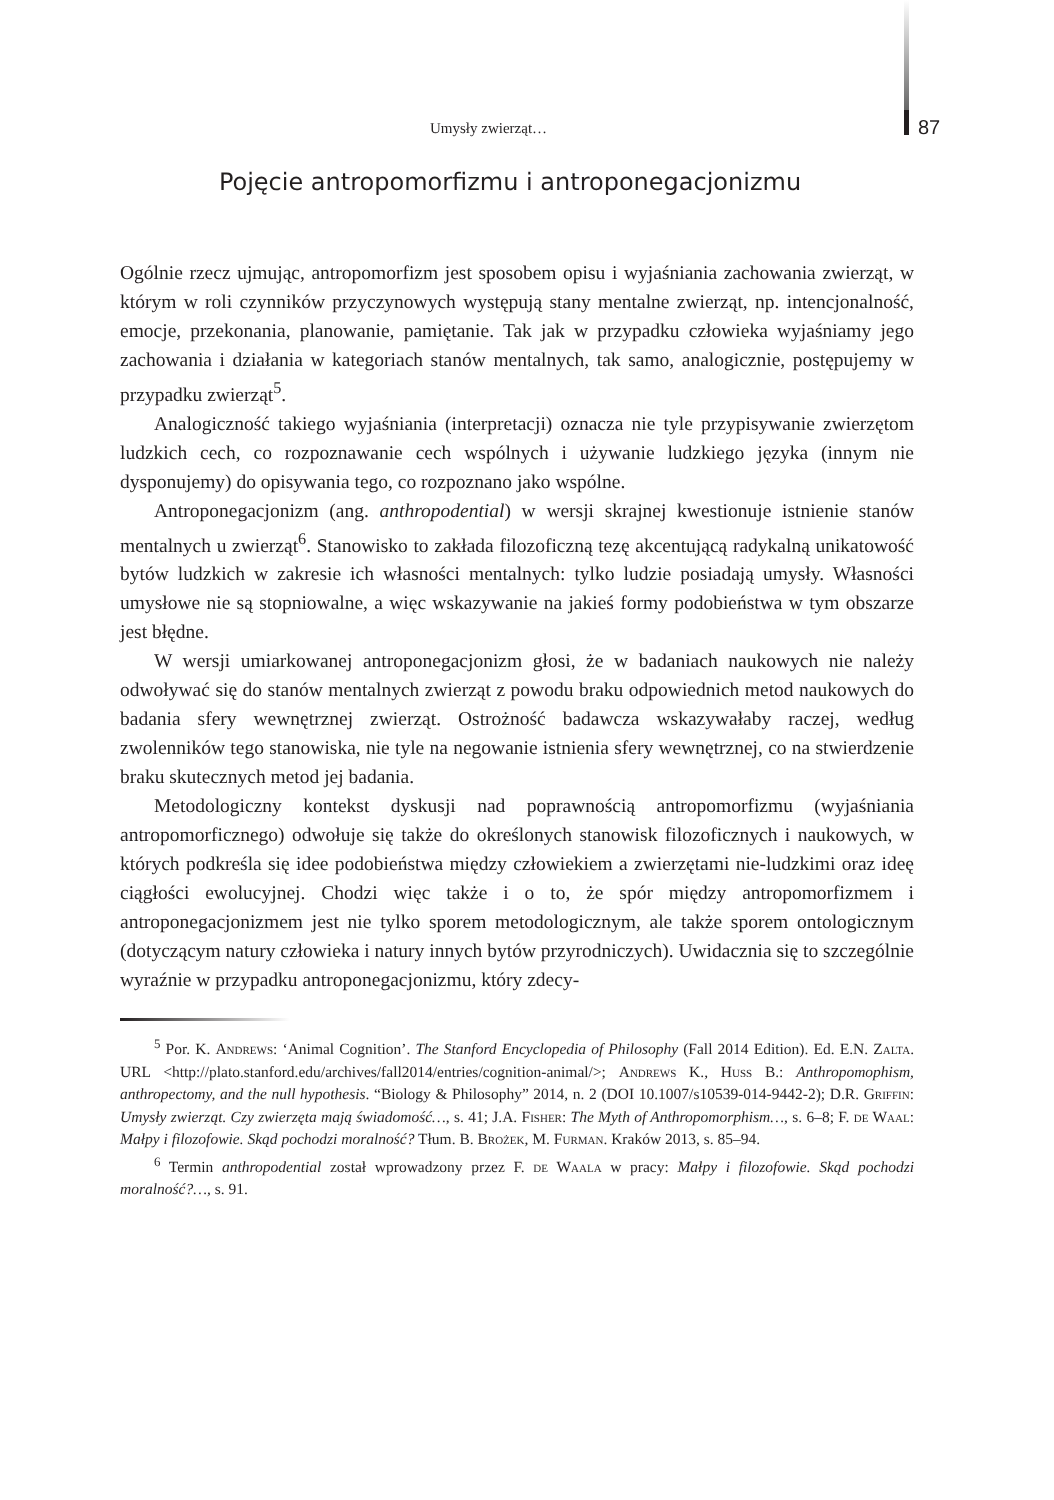Umysły zwierząt… 87
Pojęcie antropomorfizmu i antroponegacjonizmu
Ogólnie rzecz ujmując, antropomorfizm jest sposobem opisu i wyjaśniania zachowania zwierząt, w którym w roli czynników przyczynowych występują stany mentalne zwierząt, np. intencjonalność, emocje, przekonania, planowanie, pamiętanie. Tak jak w przypadku człowieka wyjaśniamy jego zachowania i działania w kategoriach stanów mentalnych, tak samo, analogicznie, postępujemy w przypadku zwierząt<sup>5</sup>.
Analogiczność takiego wyjaśniania (interpretacji) oznacza nie tyle przypisywanie zwierzętom ludzkich cech, co rozpoznawanie cech wspólnych i używanie ludzkiego języka (innym nie dysponujemy) do opisywania tego, co rozpoznano jako wspólne.
Antroponegacjonizm (ang. anthropodential) w wersji skrajnej kwestionuje istnienie stanów mentalnych u zwierząt<sup>6</sup>. Stanowisko to zakłada filozoficzną tezę akcentującą radykalną unikatowość bytów ludzkich w zakresie ich własności mentalnych: tylko ludzie posiadają umysły. Własności umysłowe nie są stopniowalne, a więc wskazywanie na jakieś formy podobieństwa w tym obszarze jest błędne.
W wersji umiarkowanej antroponegacjonizm głosi, że w badaniach naukowych nie należy odwoływać się do stanów mentalnych zwierząt z powodu braku odpowiednich metod naukowych do badania sfery wewnętrznej zwierząt. Ostrożność badawcza wskazywałaby raczej, według zwolenników tego stanowiska, nie tyle na negowanie istnienia sfery wewnętrznej, co na stwierdzenie braku skutecznych metod jej badania.
Metodologiczny kontekst dyskusji nad poprawnością antropomorfizmu (wyjaśniania antropomorficznego) odwołuje się także do określonych stanowisk filozoficznych i naukowych, w których podkreśla się idee podobieństwa między człowiekiem a zwierzętami nie-ludzkimi oraz ideę ciągłości ewolucyjnej. Chodzi więc także i o to, że spór między antropomorfizmem i antroponegacjonizmem jest nie tylko sporem metodologicznym, ale także sporem ontologicznym (dotyczącym natury człowieka i natury innych bytów przyrodniczych). Uwidacznia się to szczególnie wyraźnie w przypadku antroponegacjonizmu, który zdecy-
<sup>5</sup> Por. K. Andrews: ‘Animal Cognition’. The Stanford Encyclopedia of Philosophy (Fall 2014 Edition). Ed. E.N. Zalta. URL <http://plato.stanford.edu/archives/fall2014/entries/cognition-animal/>; Andrews K., Huss B.: Anthropomophism, anthropectomy, and the null hypothesis. “Biology & Philosophy” 2014, n. 2 (DOI 10.1007/s10539-014-9442-2); D.R. Griffin: Umysły zwierząt. Czy zwierzęta mają świadomość…, s. 41; J.A. Fisher: The Myth of Anthropomorphism…, s. 6–8; F. de Waal: Małpy i filozofowie. Skąd pochodzi moralność? Tłum. B. Brożek, M. Furman. Kraków 2013, s. 85–94.
<sup>6</sup> Termin anthropodential został wprowadzony przez F. de Waala w pracy: Małpy i filozofowie. Skąd pochodzi moralność?…, s. 91.